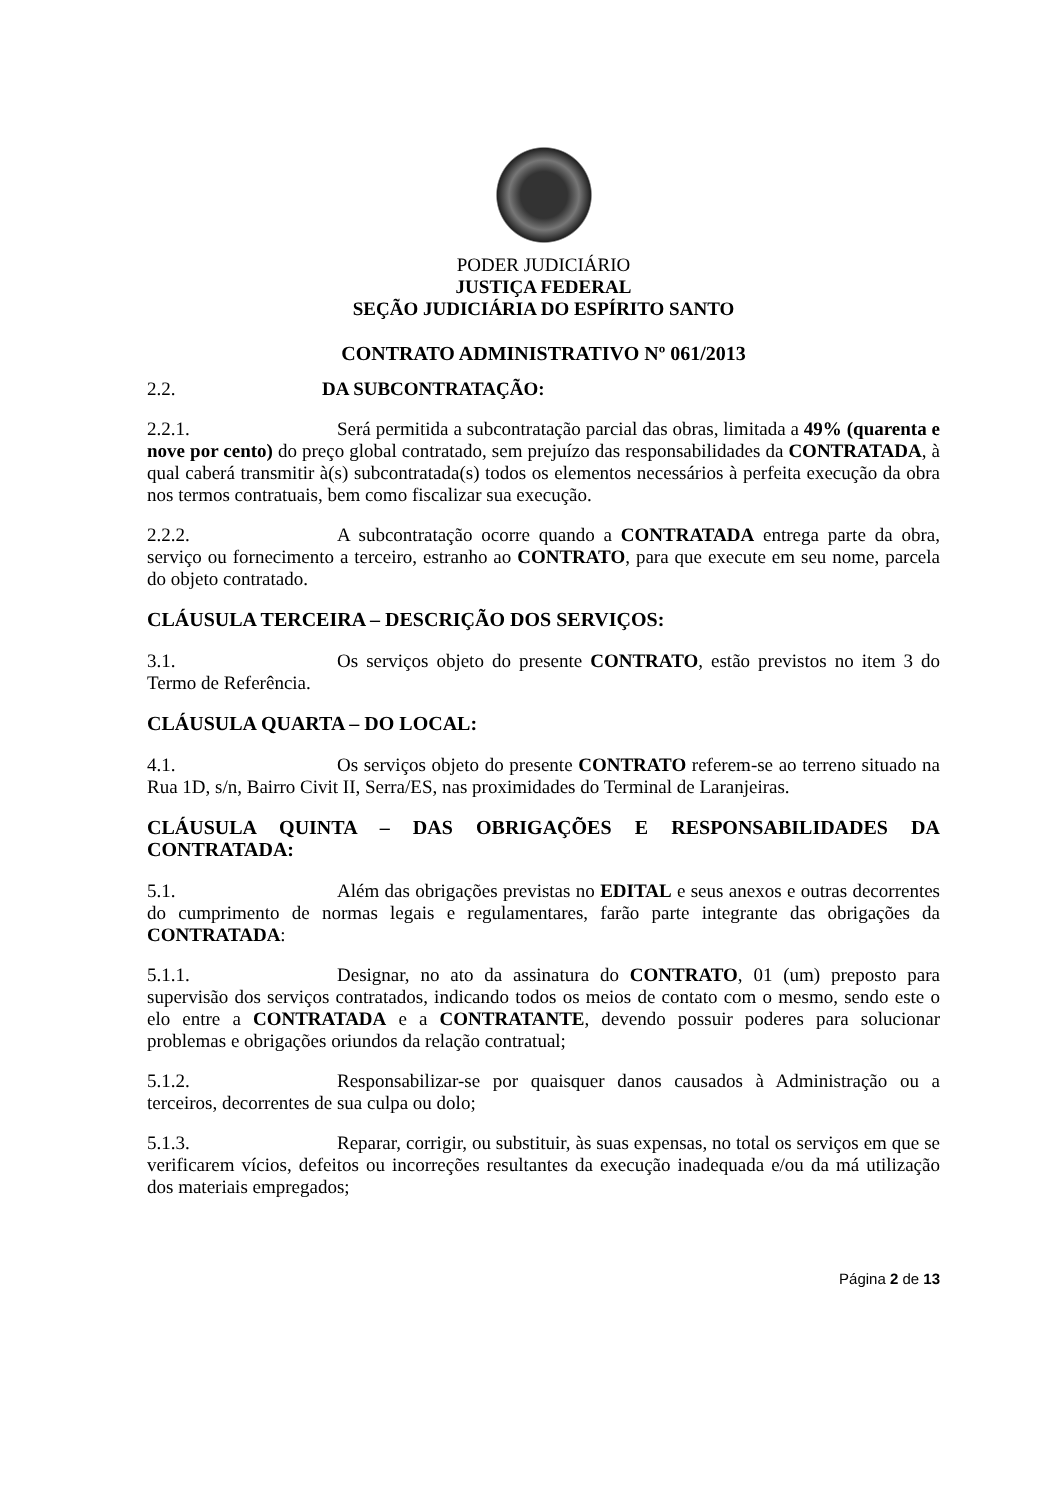PODER JUDICIÁRIO
JUSTIÇA FEDERAL
SEÇÃO JUDICIÁRIA DO ESPÍRITO SANTO
CONTRATO ADMINISTRATIVO Nº 061/2013
2.2. DA SUBCONTRATAÇÃO:
2.2.1. Será permitida a subcontratação parcial das obras, limitada a 49% (quarenta e nove por cento) do preço global contratado, sem prejuízo das responsabilidades da CONTRATADA, à qual caberá transmitir à(s) subcontratada(s) todos os elementos necessários à perfeita execução da obra nos termos contratuais, bem como fiscalizar sua execução.
2.2.2. A subcontratação ocorre quando a CONTRATADA entrega parte da obra, serviço ou fornecimento a terceiro, estranho ao CONTRATO, para que execute em seu nome, parcela do objeto contratado.
CLÁUSULA TERCEIRA – DESCRIÇÃO DOS SERVIÇOS:
3.1. Os serviços objeto do presente CONTRATO, estão previstos no item 3 do Termo de Referência.
CLÁUSULA QUARTA – DO LOCAL:
4.1. Os serviços objeto do presente CONTRATO referem-se ao terreno situado na Rua 1D, s/n, Bairro Civit II, Serra/ES, nas proximidades do Terminal de Laranjeiras.
CLÁUSULA QUINTA – DAS OBRIGAÇÕES E RESPONSABILIDADES DA CONTRATADA:
5.1. Além das obrigações previstas no EDITAL e seus anexos e outras decorrentes do cumprimento de normas legais e regulamentares, farão parte integrante das obrigações da CONTRATADA:
5.1.1. Designar, no ato da assinatura do CONTRATO, 01 (um) preposto para supervisão dos serviços contratados, indicando todos os meios de contato com o mesmo, sendo este o elo entre a CONTRATADA e a CONTRATANTE, devendo possuir poderes para solucionar problemas e obrigações oriundos da relação contratual;
5.1.2. Responsabilizar-se por quaisquer danos causados à Administração ou a terceiros, decorrentes de sua culpa ou dolo;
5.1.3. Reparar, corrigir, ou substituir, às suas expensas, no total os serviços em que se verificarem vícios, defeitos ou incorreções resultantes da execução inadequada e/ou da má utilização dos materiais empregados;
Página 2 de 13